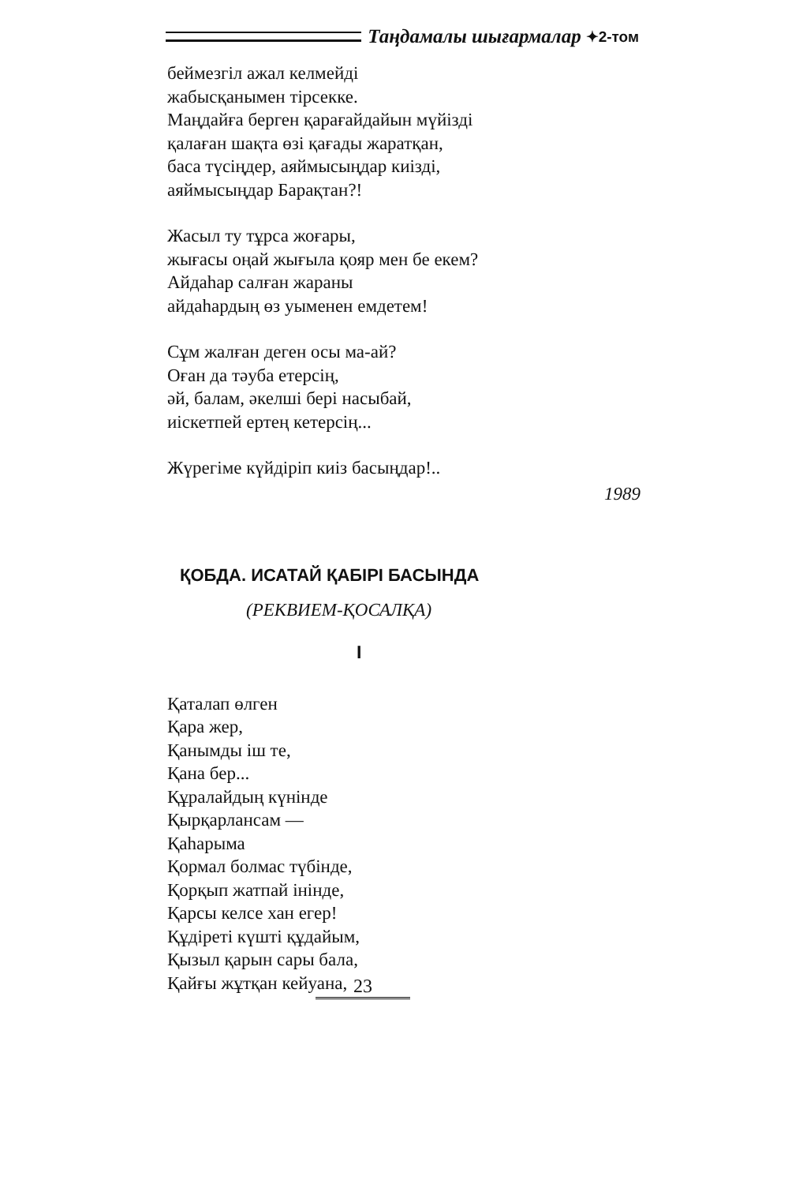Таңдамалы шығармалар ✦2-том
беймезгіл ажал келмейді
жабысқанымен тірсекке.
Маңдайға берген қарағайдайын мүйізді
қалаған шақта өзі қағады жаратқан,
баса түсіңдер, аяймысыңдар киізді,
аяймысыңдар Барақтан?!
Жасыл ту тұрса жоғары,
жығасы оңай жығыла қояр мен бе екем?
Айдаһар салған жараны
айдаһардың өз уыменен емдетем!
Сұм жалған деген осы ма-ай?
Оған да тәуба етерсің,
әй, балам, әкелші бері насыбай,
иіскетпей ертең кетерсің...
Жүрегіме күйдіріп киіз басыңдар!..
1989
ҚОБДА. ИСАТАЙ ҚАБІРІ БАСЫНДА
(РЕКВИЕМ-ҚОСАЛҚА)
I
Қаталап өлген
Қара жер,
Қанымды іш те,
Қана бер...
Құралайдың күнінде
Қырқарлансам —
Қаһарыма
Қормал болмас түбінде,
Қорқып жатпай інінде,
Қарсы келсе хан егер!
Құдіреті күшті құдайым,
Қызыл қарын сары бала,
Қайғы жұтқан кейуана,
23